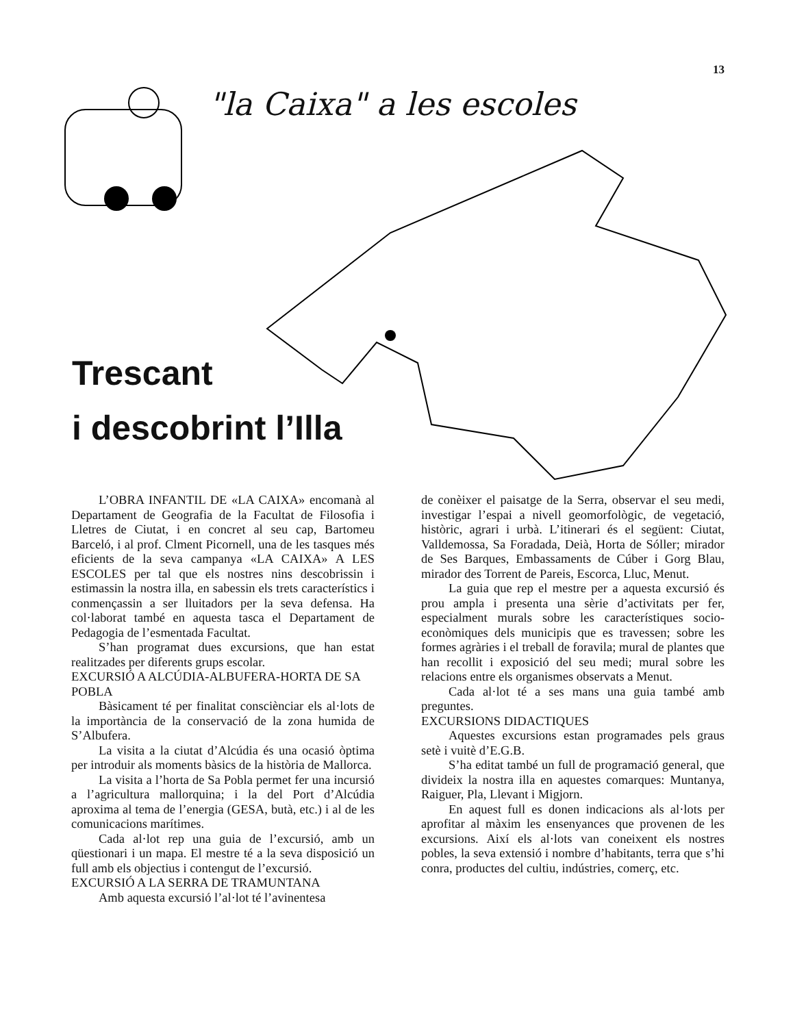13
"la Caixa" a les escoles
Trescant
i descobrint l’Illa
L’OBRA INFANTIL DE «LA CAIXA» encomanà al Departament de Geografia de la Facultat de Filosofia i Lletres de Ciutat, i en concret al seu cap, Bartomeu Barceló, i al prof. Clment Picornell, una de les tasques més eficients de la seva campanya «LA CAIXA» A LES ESCOLES per tal que els nostres nins descobrissin i estimassin la nostra illa, en sabessin els trets característics i conmençassin a ser lluitadors per la seva defensa. Ha col·laborat també en aquesta tasca el Departament de Pedagogia de l’esmentada Facultat.
S’han programat dues excursions, que han estat realitzades per diferents grups escolar.
EXCURSIÓ A ALCÚDIA-ALBUFERA-HORTA DE SA POBLA
Bàsicament té per finalitat consciènciar els al·lots de la importància de la conservació de la zona humida de S’Albufera.
La visita a la ciutat d’Alcúdia és una ocasió òptima per introduir als moments bàsics de la història de Mallorca.
La visita a l’horta de Sa Pobla permet fer una incursió a l’agricultura mallorquina; i la del Port d’Alcúdia aproxima al tema de l’energia (GESA, butà, etc.) i al de les comunicacions marítimes.
Cada al·lot rep una guia de l’excursió, amb un qüestionari i un mapa. El mestre té a la seva disposició un full amb els objectius i contengut de l’excursió.
EXCURSIÓ A LA SERRA DE TRAMUNTANA
Amb aquesta excursió l’al·lot té l’avinentesa
de conèixer el paisatge de la Serra, observar el seu medi, investigar l’espai a nivell geomorfològic, de vegetació, històric, agrari i urbà. L’itinerari és el següent: Ciutat, Valldemossa, Sa Foradada, Deià, Horta de Sóller; mirador de Ses Barques, Embassaments de Cúber i Gorg Blau, mirador des Torrent de Pareis, Escorca, Lluc, Menut.
La guia que rep el mestre per a aquesta excursió és prou ampla i presenta una sèrie d’activitats per fer, especialment murals sobre les característiques socio-econòmiques dels municipis que es travessen; sobre les formes agràries i el treball de foravila; mural de plantes que han recollit i exposició del seu medi; mural sobre les relacions entre els organismes observats a Menut.
Cada al·lot té a ses mans una guia també amb preguntes.
EXCURSIONS DIDACTIQUES
Aquestes excursions estan programades pels graus setè i vuitè d’E.G.B.
S’ha editat també un full de programació general, que divideix la nostra illa en aquestes comarques: Muntanya, Raiguer, Pla, Llevant i Migjorn.
En aquest full es donen indicacions als al·lots per aprofitar al màxim les ensenyances que provenen de les excursions. Així els al·lots van coneixent els nostres pobles, la seva extensió i nombre d’habitants, terra que s’hi conra, productes del cultiu, indústries, comerç, etc.